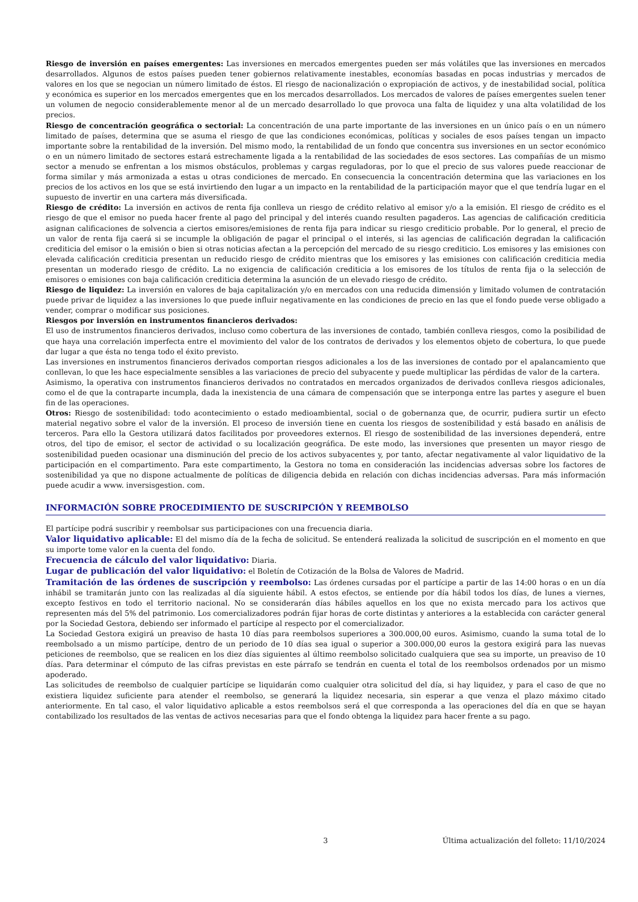Riesgo de inversión en países emergentes: Las inversiones en mercados emergentes pueden ser más volátiles que las inversiones en mercados desarrollados. Algunos de estos países pueden tener gobiernos relativamente inestables, economías basadas en pocas industrias y mercados de valores en los que se negocian un número limitado de éstos. El riesgo de nacionalización o expropiación de activos, y de inestabilidad social, política y económica es superior en los mercados emergentes que en los mercados desarrollados. Los mercados de valores de países emergentes suelen tener un volumen de negocio considerablemente menor al de un mercado desarrollado lo que provoca una falta de liquidez y una alta volatilidad de los precios.
Riesgo de concentración geográfica o sectorial: La concentración de una parte importante de las inversiones en un único país o en un número limitado de países, determina que se asuma el riesgo de que las condiciones económicas, políticas y sociales de esos países tengan un impacto importante sobre la rentabilidad de la inversión. Del mismo modo, la rentabilidad de un fondo que concentra sus inversiones en un sector económico o en un número limitado de sectores estará estrechamente ligada a la rentabilidad de las sociedades de esos sectores. Las compañías de un mismo sector a menudo se enfrentan a los mismos obstáculos, problemas y cargas reguladoras, por lo que el precio de sus valores puede reaccionar de forma similar y más armonizada a estas u otras condiciones de mercado. En consecuencia la concentración determina que las variaciones en los precios de los activos en los que se está invirtiendo den lugar a un impacto en la rentabilidad de la participación mayor que el que tendría lugar en el supuesto de invertir en una cartera más diversificada.
Riesgo de crédito: La inversión en activos de renta fija conlleva un riesgo de crédito relativo al emisor y/o a la emisión. El riesgo de crédito es el riesgo de que el emisor no pueda hacer frente al pago del principal y del interés cuando resulten pagaderos. Las agencias de calificación crediticia asignan calificaciones de solvencia a ciertos emisores/emisiones de renta fija para indicar su riesgo crediticio probable. Por lo general, el precio de un valor de renta fija caerá si se incumple la obligación de pagar el principal o el interés, si las agencias de calificación degradan la calificación crediticia del emisor o la emisión o bien si otras noticias afectan a la percepción del mercado de su riesgo crediticio. Los emisores y las emisiones con elevada calificación crediticia presentan un reducido riesgo de crédito mientras que los emisores y las emisiones con calificación crediticia media presentan un moderado riesgo de crédito. La no exigencia de calificación crediticia a los emisores de los títulos de renta fija o la selección de emisores o emisiones con baja calificación crediticia determina la asunción de un elevado riesgo de crédito.
Riesgo de liquidez: La inversión en valores de baja capitalización y/o en mercados con una reducida dimensión y limitado volumen de contratación puede privar de liquidez a las inversiones lo que puede influir negativamente en las condiciones de precio en las que el fondo puede verse obligado a vender, comprar o modificar sus posiciones.
Riesgos por inversión en instrumentos financieros derivados:
El uso de instrumentos financieros derivados, incluso como cobertura de las inversiones de contado, también conlleva riesgos, como la posibilidad de que haya una correlación imperfecta entre el movimiento del valor de los contratos de derivados y los elementos objeto de cobertura, lo que puede dar lugar a que ésta no tenga todo el éxito previsto.
Las inversiones en instrumentos financieros derivados comportan riesgos adicionales a los de las inversiones de contado por el apalancamiento que conllevan, lo que les hace especialmente sensibles a las variaciones de precio del subyacente y puede multiplicar las pérdidas de valor de la cartera.
Asimismo, la operativa con instrumentos financieros derivados no contratados en mercados organizados de derivados conlleva riesgos adicionales, como el de que la contraparte incumpla, dada la inexistencia de una cámara de compensación que se interponga entre las partes y asegure el buen fin de las operaciones.
Otros: Riesgo de sostenibilidad: todo acontecimiento o estado medioambiental, social o de gobernanza que, de ocurrir, pudiera surtir un efecto material negativo sobre el valor de la inversión. El proceso de inversión tiene en cuenta los riesgos de sostenibilidad y está basado en análisis de terceros. Para ello la Gestora utilizará datos facilitados por proveedores externos. El riesgo de sostenibilidad de las inversiones dependerá, entre otros, del tipo de emisor, el sector de actividad o su localización geográfica. De este modo, las inversiones que presenten un mayor riesgo de sostenibilidad pueden ocasionar una disminución del precio de los activos subyacentes y, por tanto, afectar negativamente al valor liquidativo de la participación en el compartimento. Para este compartimento, la Gestora no toma en consideración las incidencias adversas sobre los factores de sostenibilidad ya que no dispone actualmente de políticas de diligencia debida en relación con dichas incidencias adversas. Para más información puede acudir a www. inversisgestion. com.
INFORMACIÓN SOBRE PROCEDIMIENTO DE SUSCRIPCIÓN Y REEMBOLSO
El partícipe podrá suscribir y reembolsar sus participaciones con una frecuencia diaria.
Valor liquidativo aplicable: El del mismo día de la fecha de solicitud. Se entenderá realizada la solicitud de suscripción en el momento en que su importe tome valor en la cuenta del fondo.
Frecuencia de cálculo del valor liquidativo: Diaria.
Lugar de publicación del valor liquidativo: el Boletín de Cotización de la Bolsa de Valores de Madrid.
Tramitación de las órdenes de suscripción y reembolso: Las órdenes cursadas por el partícipe a partir de las 14:00 horas o en un día inhábil se tramitarán junto con las realizadas al día siguiente hábil. A estos efectos, se entiende por día hábil todos los días, de lunes a viernes, excepto festivos en todo el territorio nacional. No se considerarán días hábiles aquellos en los que no exista mercado para los activos que representen más del 5% del patrimonio. Los comercializadores podrán fijar horas de corte distintas y anteriores a la establecida con carácter general por la Sociedad Gestora, debiendo ser informado el partícipe al respecto por el comercializador.
La Sociedad Gestora exigirá un preaviso de hasta 10 días para reembolsos superiores a 300.000,00 euros. Asimismo, cuando la suma total de lo reembolsado a un mismo partícipe, dentro de un periodo de 10 días sea igual o superior a 300.000,00 euros la gestora exigirá para las nuevas peticiones de reembolso, que se realicen en los diez días siguientes al último reembolso solicitado cualquiera que sea su importe, un preaviso de 10 días. Para determinar el cómputo de las cifras previstas en este párrafo se tendrán en cuenta el total de los reembolsos ordenados por un mismo apoderado.
Las solicitudes de reembolso de cualquier partícipe se liquidarán como cualquier otra solicitud del día, si hay liquidez, y para el caso de que no existiera liquidez suficiente para atender el reembolso, se generará la liquidez necesaria, sin esperar a que venza el plazo máximo citado anteriormente. En tal caso, el valor liquidativo aplicable a estos reembolsos será el que corresponda a las operaciones del día en que se hayan contabilizado los resultados de las ventas de activos necesarias para que el fondo obtenga la liquidez para hacer frente a su pago.
3 Última actualización del folleto: 11/10/2024